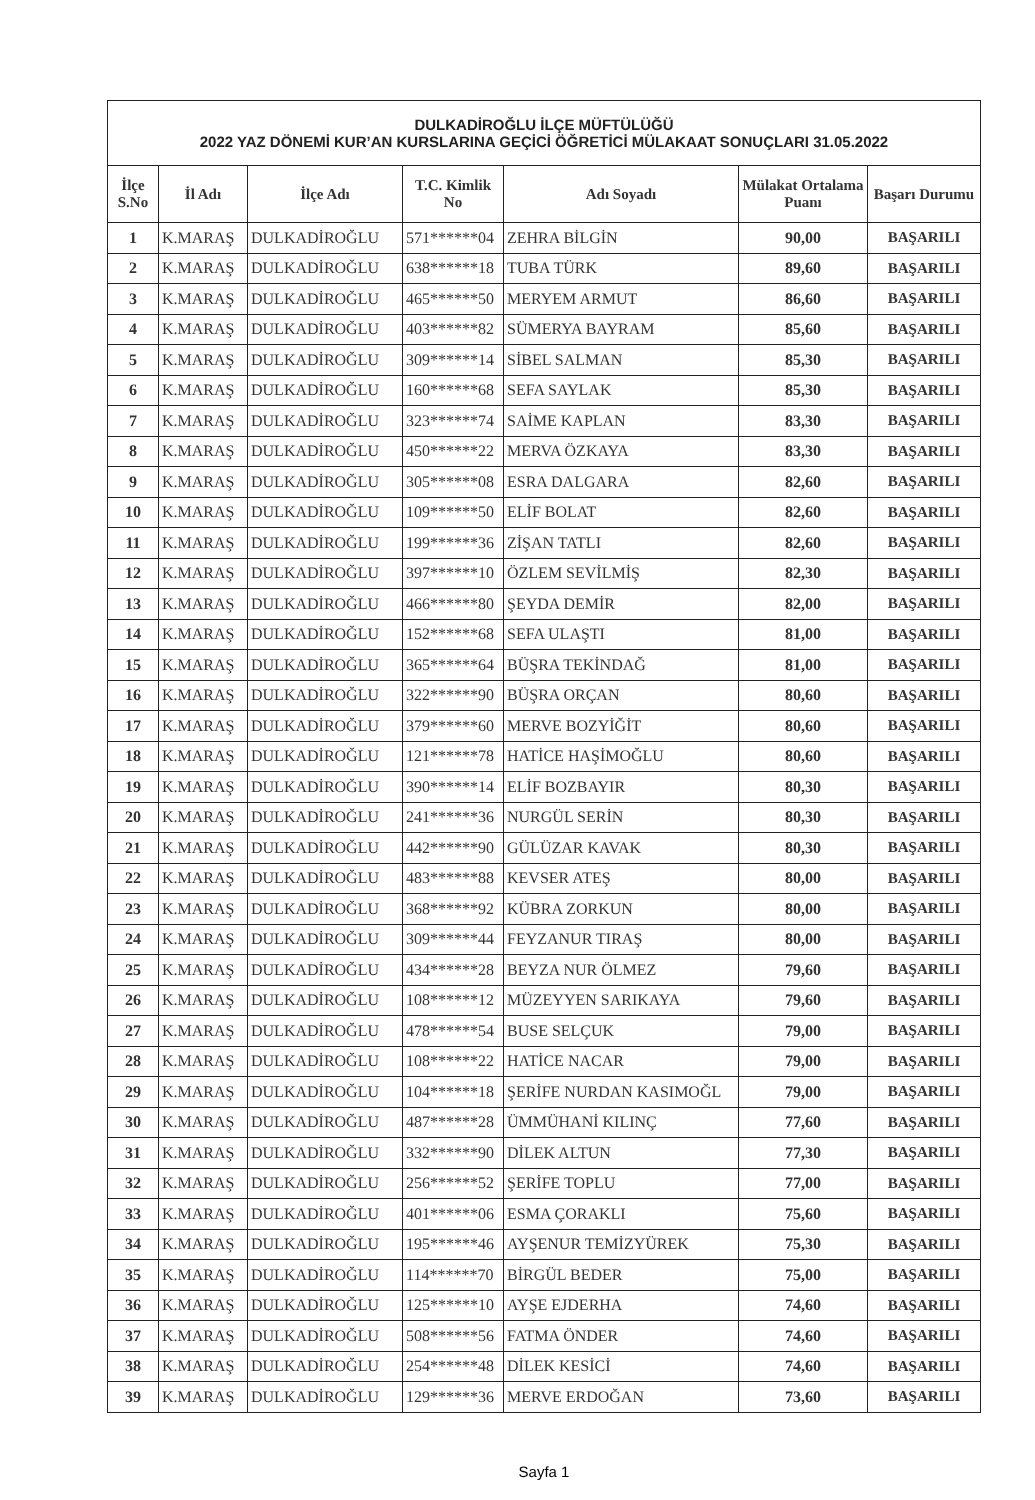| DULKADİROĞLU İLÇE MÜFTÜLÜĞÜ 2022 YAZ DÖNEMİ KUR’AN KURSLARINA GEÇİCİ ÖĞRETİCİ MÜLAKAAT SONUÇLARI 31.05.2022 | | | | | | |
| --- | --- | --- | --- | --- | --- | --- |
| İlçe S.No | İl Adı | İlçe Adı | T.C. Kimlik No | Adı Soyadı | Mülakat Ortalama Puanı | Başarı Durumu |
| 1 | K.MARAŞ | DULKADİROĞLU | 571******04 | ZEHRA BİLGİN | 90,00 | BAŞARILI |
| 2 | K.MARAŞ | DULKADİROĞLU | 638******18 | TUBA TÜRK | 89,60 | BAŞARILI |
| 3 | K.MARAŞ | DULKADİROĞLU | 465******50 | MERYEM ARMUT | 86,60 | BAŞARILI |
| 4 | K.MARAŞ | DULKADİROĞLU | 403******82 | SÜMERYA BAYRAM | 85,60 | BAŞARILI |
| 5 | K.MARAŞ | DULKADİROĞLU | 309******14 | SİBEL SALMAN | 85,30 | BAŞARILI |
| 6 | K.MARAŞ | DULKADİROĞLU | 160******68 | SEFA SAYLAK | 85,30 | BAŞARILI |
| 7 | K.MARAŞ | DULKADİROĞLU | 323******74 | SAİME KAPLAN | 83,30 | BAŞARILI |
| 8 | K.MARAŞ | DULKADİROĞLU | 450******22 | MERVA ÖZKAYA | 83,30 | BAŞARILI |
| 9 | K.MARAŞ | DULKADİROĞLU | 305******08 | ESRA DALGARA | 82,60 | BAŞARILI |
| 10 | K.MARAŞ | DULKADİROĞLU | 109******50 | ELİF BOLAT | 82,60 | BAŞARILI |
| 11 | K.MARAŞ | DULKADİROĞLU | 199******36 | ZİŞAN TATLI | 82,60 | BAŞARILI |
| 12 | K.MARAŞ | DULKADİROĞLU | 397******10 | ÖZLEM SEVİLMİŞ | 82,30 | BAŞARILI |
| 13 | K.MARAŞ | DULKADİROĞLU | 466******80 | ŞEYDA DEMİR | 82,00 | BAŞARILI |
| 14 | K.MARAŞ | DULKADİROĞLU | 152******68 | SEFA ULAŞTI | 81,00 | BAŞARILI |
| 15 | K.MARAŞ | DULKADİROĞLU | 365******64 | BÜŞRA TEKİNDAĞ | 81,00 | BAŞARILI |
| 16 | K.MARAŞ | DULKADİROĞLU | 322******90 | BÜŞRA ORÇAN | 80,60 | BAŞARILI |
| 17 | K.MARAŞ | DULKADİROĞLU | 379******60 | MERVE BOZYİĞİT | 80,60 | BAŞARILI |
| 18 | K.MARAŞ | DULKADİROĞLU | 121******78 | HATİCE HAŞİMOĞLU | 80,60 | BAŞARILI |
| 19 | K.MARAŞ | DULKADİROĞLU | 390******14 | ELİF BOZBAYIR | 80,30 | BAŞARILI |
| 20 | K.MARAŞ | DULKADİROĞLU | 241******36 | NURGÜL SERİN | 80,30 | BAŞARILI |
| 21 | K.MARAŞ | DULKADİROĞLU | 442******90 | GÜLÜZAR KAVAK | 80,30 | BAŞARILI |
| 22 | K.MARAŞ | DULKADİROĞLU | 483******88 | KEVSER ATEŞ | 80,00 | BAŞARILI |
| 23 | K.MARAŞ | DULKADİROĞLU | 368******92 | KÜBRA ZORKUN | 80,00 | BAŞARILI |
| 24 | K.MARAŞ | DULKADİROĞLU | 309******44 | FEYZANUR TIRAŞ | 80,00 | BAŞARILI |
| 25 | K.MARAŞ | DULKADİROĞLU | 434******28 | BEYZA NUR ÖLMEZ | 79,60 | BAŞARILI |
| 26 | K.MARAŞ | DULKADİROĞLU | 108******12 | MÜZEYYEN SARIKAYA | 79,60 | BAŞARILI |
| 27 | K.MARAŞ | DULKADİROĞLU | 478******54 | BUSE SELÇUK | 79,00 | BAŞARILI |
| 28 | K.MARAŞ | DULKADİROĞLU | 108******22 | HATİCE NACAR | 79,00 | BAŞARILI |
| 29 | K.MARAŞ | DULKADİROĞLU | 104******18 | ŞERİFE NURDAN KASIMOĞL | 79,00 | BAŞARILI |
| 30 | K.MARAŞ | DULKADİROĞLU | 487******28 | ÜMMÜHANİ KILINÇ | 77,60 | BAŞARILI |
| 31 | K.MARAŞ | DULKADİROĞLU | 332******90 | DİLEK ALTUN | 77,30 | BAŞARILI |
| 32 | K.MARAŞ | DULKADİROĞLU | 256******52 | ŞERİFE TOPLU | 77,00 | BAŞARILI |
| 33 | K.MARAŞ | DULKADİROĞLU | 401******06 | ESMA ÇORAKLI | 75,60 | BAŞARILI |
| 34 | K.MARAŞ | DULKADİROĞLU | 195******46 | AYŞENUR TEMİZYÜREK | 75,30 | BAŞARILI |
| 35 | K.MARAŞ | DULKADİROĞLU | 114******70 | BİRGÜL BEDER | 75,00 | BAŞARILI |
| 36 | K.MARAŞ | DULKADİROĞLU | 125******10 | AYŞE EJDERHA | 74,60 | BAŞARILI |
| 37 | K.MARAŞ | DULKADİROĞLU | 508******56 | FATMA ÖNDER | 74,60 | BAŞARILI |
| 38 | K.MARAŞ | DULKADİROĞLU | 254******48 | DİLEK KESİCİ | 74,60 | BAŞARILI |
| 39 | K.MARAŞ | DULKADİROĞLU | 129******36 | MERVE ERDOĞAN | 73,60 | BAŞARILI |
Sayfa 1